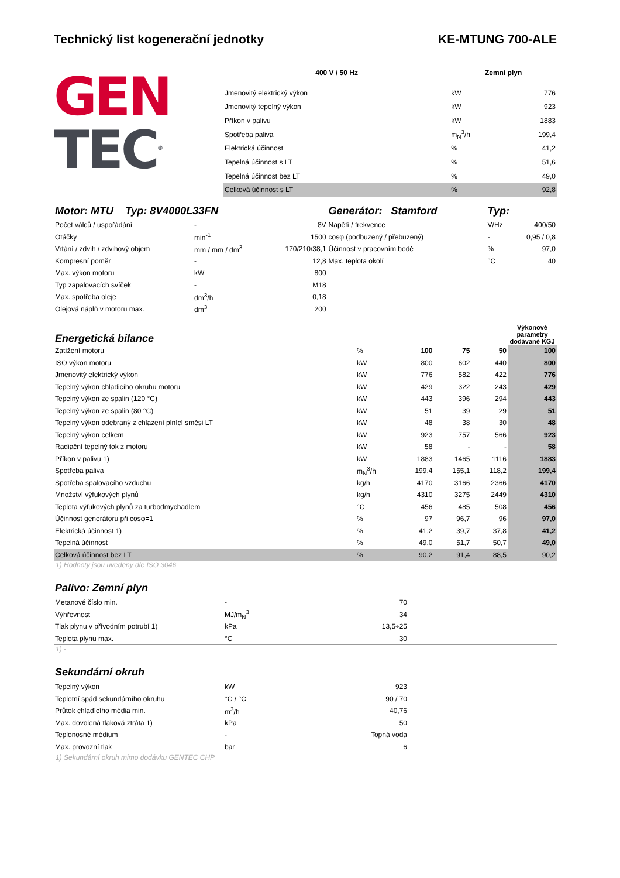Technický list kogenerační jednotky KE-MTUNG 700-ALE
GEN
TEC<sup>®</sup>
| 400 V / 50 Hz | | Zemní plyn | |
| --- | --- | --- | --- |
| Jmenovitý elektrický výkon | | kW | 776 |
| Jmenovitý tepelný výkon | | kW | 923 |
| Příkon v palivu | | kW | 1883 |
| Spotřeba paliva | | m<sub>N</sub><sup>3</sup>/h | 199,4 |
| Elektrická účinnost | | % | 41,2 |
| Tepelná účinnost s LT | | % | 51,6 |
| Tepelná účinnost bez LT | | % | 49,0 |
| Celková účinnost s LT | | % | 92,8 |
| Motor: MTU Typ: 8V4000L33FN | | | Generátor: Stamford | | Typ: | |
| Počet válců / uspořádání | - | 8V | Napětí / frekvence | | V/Hz | 400/50 |
| Otáčky | min<sup>-1</sup> | 1500 | cosφ (podbuzený / přebuzený) | | - | 0,95 / 0,8 |
| Vrtání / zdvih / zdvihový objem | mm / mm / dm<sup>3</sup> | 170/210/38,1 | Účinnost v pracovním bodě | | % | 97,0 |
| Kompresní poměr | - | 12,8 | Max. teplota okolí | | °C | 40 |
| Max. výkon motoru | kW | 800 | | | | |
| Typ zapalovacích svíček | - | M18 | | | | |
| Max. spotřeba oleje | dm<sup>3</sup>/h | 0,18 | | | | |
| Olejová náplň v motoru max. | dm<sup>3</sup> | 200 | | | | |
| Energetická bilance | | | | | Výkonové parametry dodávané KGJ |
| Zatížení motoru | % | 100 | 75 | 50 | 100 |
| ISO výkon motoru | kW | 800 | 602 | 440 | 800 |
| Jmenovitý elektrický výkon | kW | 776 | 582 | 422 | 776 |
| Tepelný výkon chladicího okruhu motoru | kW | 429 | 322 | 243 | 429 |
| Tepelný výkon ze spalin (120 °C) | kW | 443 | 396 | 294 | 443 |
| Tepelný výkon ze spalin (80 °C) | kW | 51 | 39 | 29 | 51 |
| Tepelný výkon odebraný z chlazení plnící směsi LT | kW | 48 | 38 | 30 | 48 |
| Tepelný výkon celkem | kW | 923 | 757 | 566 | 923 |
| Radiační tepelný tok z motoru | kW | 58 | - | - | 58 |
| Příkon v palivu 1) | kW | 1883 | 1465 | 1116 | 1883 |
| Spotřeba paliva | m<sub>N</sub><sup>3</sup>/h | 199,4 | 155,1 | 118,2 | 199,4 |
| Spotřeba spalovacího vzduchu | kg/h | 4170 | 3166 | 2366 | 4170 |
| Množství výfukových plynů | kg/h | 4310 | 3275 | 2449 | 4310 |
| Teplota výfukových plynů za turbodmychadlem | °C | 456 | 485 | 508 | 456 |
| Účinnost generátoru při cosφ=1 | % | 97 | 96,7 | 96 | 97,0 |
| Elektrická účinnost 1) | % | 41,2 | 39,7 | 37,8 | 41,2 |
| Tepelná účinnost | % | 49,0 | 51,7 | 50,7 | 49,0 |
| Celková účinnost bez LT | % | 90,2 | 91,4 | 88,5 | 90,2 |
1) Hodnoty jsou uvedeny dle ISO 3046
Palivo: Zemní plyn
| Metanové číslo min. | - | 70 | |
| Výhřevnost | MJ/m<sub>N</sub><sup>3</sup> | 34 | |
| Tlak plynu v přívodním potrubí 1) | kPa | 13,5÷25 | |
| Teplota plynu max. | °C | 30 | |
1) -
Sekundární okruh
| Tepelný výkon | kW | 923 | |
| Teplotní spád sekundárního okruhu | °C / °C | 90 / 70 | |
| Průtok chladícího média min. | m<sup>3</sup>/h | 40,76 | |
| Max. dovolená tlaková ztráta 1) | kPa | 50 | |
| Teplonosné médium | - | Topná voda | |
| Max. provozní tlak | bar | 6 | |
1) Sekundární okruh mimo dodávku GENTEC CHP